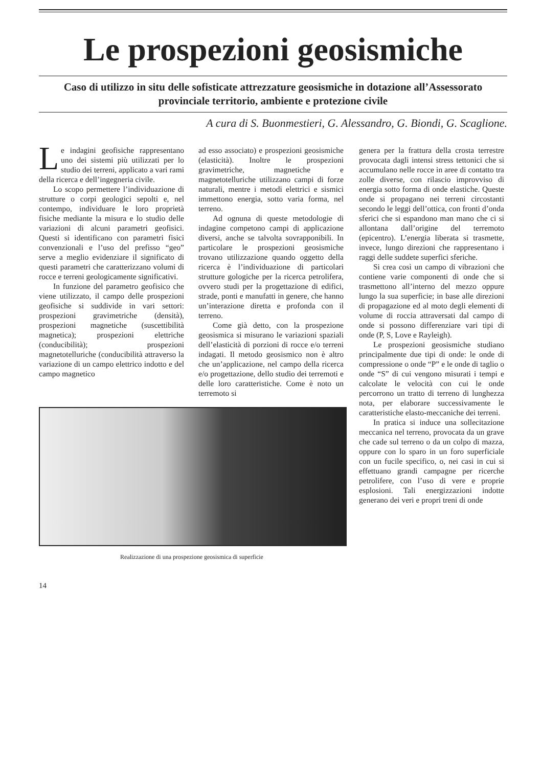Le prospezioni geosismiche
Caso di utilizzo in situ delle sofisticate attrezzature geosismiche in dotazione all’Assessorato provinciale territorio, ambiente e protezione civile
A cura di S. Buonmestieri, G. Alessandro, G. Biondi, G. Scaglione.
Le indagini geofisiche rappresentano uno dei sistemi più utilizzati per lo studio dei terreni, applicato a vari rami della ricerca e dell’ingegneria civile.
Lo scopo permettere l’individuazione di strutture o corpi geologici sepolti e, nel contempo, individuare le loro proprietà fisiche mediante la misura e lo studio delle variazioni di alcuni parametri geofisici. Questi si identificano con parametri fisici convenzionali e l’uso del prefisso “geo” serve a meglio evidenziare il significato di questi parametri che caratterizzano volumi di rocce e terreni geologicamente significativi.
In funzione del parametro geofisico che viene utilizzato, il campo delle prospezioni geofisiche si suddivide in vari settori: prospezioni gravimetriche (densità), prospezioni magnetiche (suscettibilità magnetica); prospezioni elettriche (conducibilità); prospezioni magnetotelluriche (conducibilità attraverso la variazione di un campo elettrico indotto e del campo magnetico
ad esso associato) e prospezioni geosismiche (elasticità). Inoltre le prospezioni gravimetriche, magnetiche e magnetotelluriche utilizzano campi di forze naturali, mentre i metodi elettrici e sismici immettono energia, sotto varia forma, nel terreno.
Ad ognuna di queste metodologie di indagine competono campi di applicazione diversi, anche se talvolta sovrapponibili. In particolare le prospezioni geosismiche trovano utilizzazione quando oggetto della ricerca è l’individuazione di particolari strutture gologiche per la ricerca petrolifera, ovvero studi per la progettazione di edifici, strade, ponti e manufatti in genere, che hanno un’interazione diretta e profonda con il terreno.
Come già detto, con la prospezione geosismica si misurano le variazioni spaziali dell’elasticità di porzioni di rocce e/o terreni indagati. Il metodo geosismico non è altro che un’applicazione, nel campo della ricerca e/o progettazione, dello studio dei terremoti e delle loro caratteristiche. Come è noto un terremoto si
Realizzazione di una prospezione geosismica di superficie
14
genera per la frattura della crosta terrestre provocata dagli intensi stress tettonici che si accumulano nelle rocce in aree di contatto tra zolle diverse, con rilascio improvviso di energia sotto forma di onde elastiche. Queste onde si propagano nei terreni circostanti secondo le leggi dell’ottica, con fronti d’onda sferici che si espandono man mano che ci si allontana dall’origine del terremoto (epicentro). L’energia liberata si trasmette, invece, lungo direzioni che rappresentano i raggi delle suddete superfici sferiche.
Si crea così un campo di vibrazioni che contiene varie componenti di onde che si trasmettono all’interno del mezzo oppure lungo la sua superficie; in base alle direzioni di propagazione ed al moto degli elementi di volume di roccia attraversati dal campo di onde si possono differenziare vari tipi di onde (P, S, Love e Rayleigh).
Le prospezioni geosismiche studiano principalmente due tipi di onde: le onde di compressione o onde “P” e le onde di taglio o onde “S” di cui vengono misurati i tempi e calcolate le velocità con cui le onde percorrono un tratto di terreno di lunghezza nota, per elaborare successivamente le caratteristiche elasto-meccaniche dei terreni.
In pratica si induce una sollecitazione meccanica nel terreno, provocata da un grave che cade sul terreno o da un colpo di mazza, oppure con lo sparo in un foro superficiale con un fucile specifico, o, nei casi in cui si effettuano grandi campagne per ricerche petrolifere, con l’uso di vere e proprie esplosioni. Tali energizzazioni indotte generano dei veri e propri treni di onde